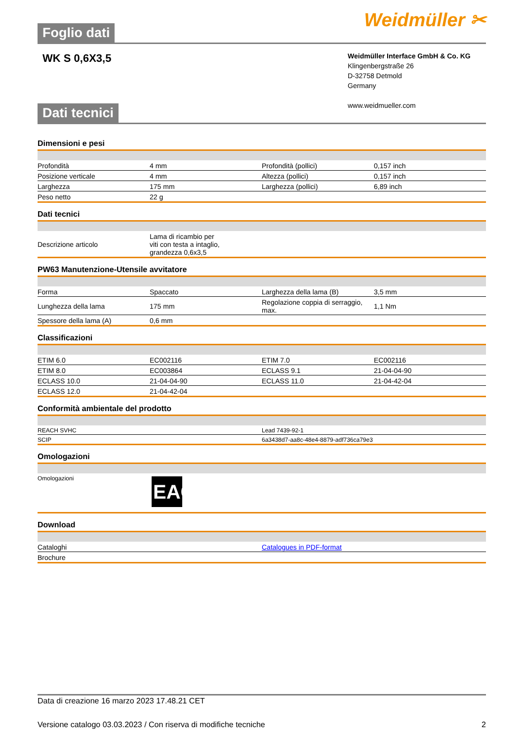Foglio dati
Weidmüller ✂
WK S 0,6X3,5
Weidmüller Interface GmbH & Co. KG
Klingenbergstraße 26
D-32758 Detmold
Germany
www.weidmueller.com
Dati tecnici
Dimensioni e pesi
| Profondità | 4 mm | | Profondità (pollici) | 0,157 inch |
| Posizione verticale | 4 mm | | Altezza (pollici) | 0,157 inch |
| Larghezza | 175 mm | | Larghezza (pollici) | 6,89 inch |
| Peso netto | 22 g | | | |
Dati tecnici
| Descrizione articolo | Lama di ricambio per viti con testa a intaglio, grandezza 0,6x3,5 | |
PW63 Manutenzione-Utensile avvitatore
| Forma | Spaccato | | Larghezza della lama (B) | 3,5 mm |
| Lunghezza della lama | 175 mm | | Regolazione coppia di serraggio, max. | 1,1 Nm |
| Spessore della lama (A) | 0,6 mm | | | |
Classificazioni
| ETIM 6.0 | EC002116 | | ETIM 7.0 | EC002116 |
| ETIM 8.0 | EC003864 | | ECLASS 9.1 | 21-04-04-90 |
| ECLASS 10.0 | 21-04-04-90 | | ECLASS 11.0 | 21-04-42-04 |
| ECLASS 12.0 | 21-04-42-04 | | | |
Conformità ambientale del prodotto
| REACH SVHC | Lead 7439-92-1 |
| SCIP | 6a3438d7-aa8c-48e4-8879-adf736ca79e3 |
Omologazioni
| Omologazioni | EAC |
Download
| Cataloghi | Catalogues in PDF-format |
| Brochure | |
Data di creazione 16 marzo 2023 17.48.21 CET
Versione catalogo 03.03.2023 / Con riserva di modifiche tecniche 2